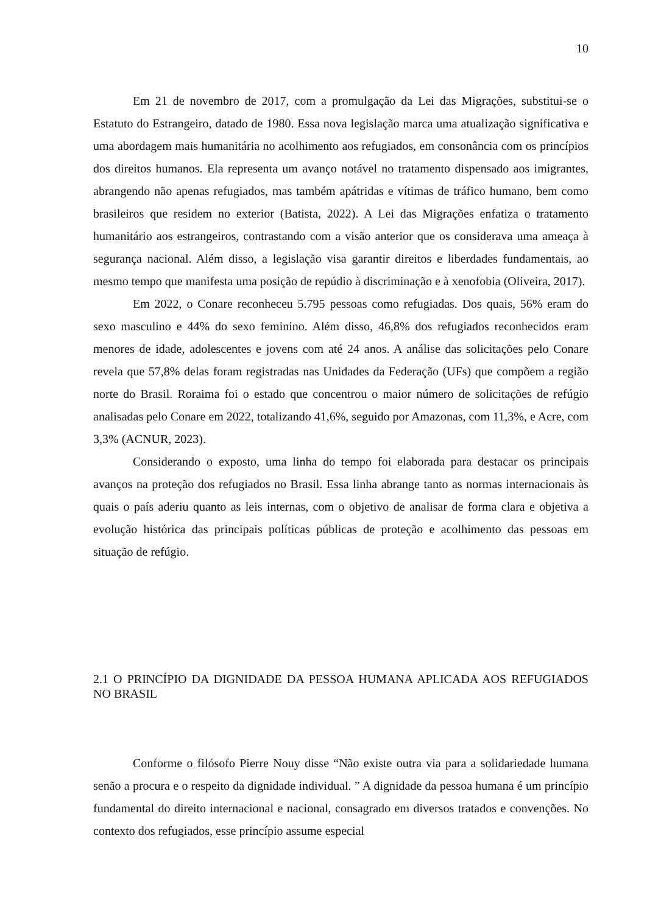10
Em 21 de novembro de 2017, com a promulgação da Lei das Migrações, substitui-se o Estatuto do Estrangeiro, datado de 1980. Essa nova legislação marca uma atualização significativa e uma abordagem mais humanitária no acolhimento aos refugiados, em consonância com os princípios dos direitos humanos. Ela representa um avanço notável no tratamento dispensado aos imigrantes, abrangendo não apenas refugiados, mas também apátridas e vítimas de tráfico humano, bem como brasileiros que residem no exterior (Batista, 2022). A Lei das Migrações enfatiza o tratamento humanitário aos estrangeiros, contrastando com a visão anterior que os considerava uma ameaça à segurança nacional. Além disso, a legislação visa garantir direitos e liberdades fundamentais, ao mesmo tempo que manifesta uma posição de repúdio à discriminação e à xenofobia (Oliveira, 2017).
Em 2022, o Conare reconheceu 5.795 pessoas como refugiadas. Dos quais, 56% eram do sexo masculino e 44% do sexo feminino. Além disso, 46,8% dos refugiados reconhecidos eram menores de idade, adolescentes e jovens com até 24 anos. A análise das solicitações pelo Conare revela que 57,8% delas foram registradas nas Unidades da Federação (UFs) que compõem a região norte do Brasil. Roraima foi o estado que concentrou o maior número de solicitações de refúgio analisadas pelo Conare em 2022, totalizando 41,6%, seguido por Amazonas, com 11,3%, e Acre, com 3,3% (ACNUR, 2023).
Considerando o exposto, uma linha do tempo foi elaborada para destacar os principais avanços na proteção dos refugiados no Brasil. Essa linha abrange tanto as normas internacionais às quais o país aderiu quanto as leis internas, com o objetivo de analisar de forma clara e objetiva a evolução histórica das principais políticas públicas de proteção e acolhimento das pessoas em situação de refúgio.
2.1 O PRINCÍPIO DA DIGNIDADE DA PESSOA HUMANA APLICADA AOS REFUGIADOS NO BRASIL
Conforme o filósofo Pierre Nouy disse “Não existe outra via para a solidariedade humana senão a procura e o respeito da dignidade individual. ” A dignidade da pessoa humana é um princípio fundamental do direito internacional e nacional, consagrado em diversos tratados e convenções. No contexto dos refugiados, esse princípio assume especial